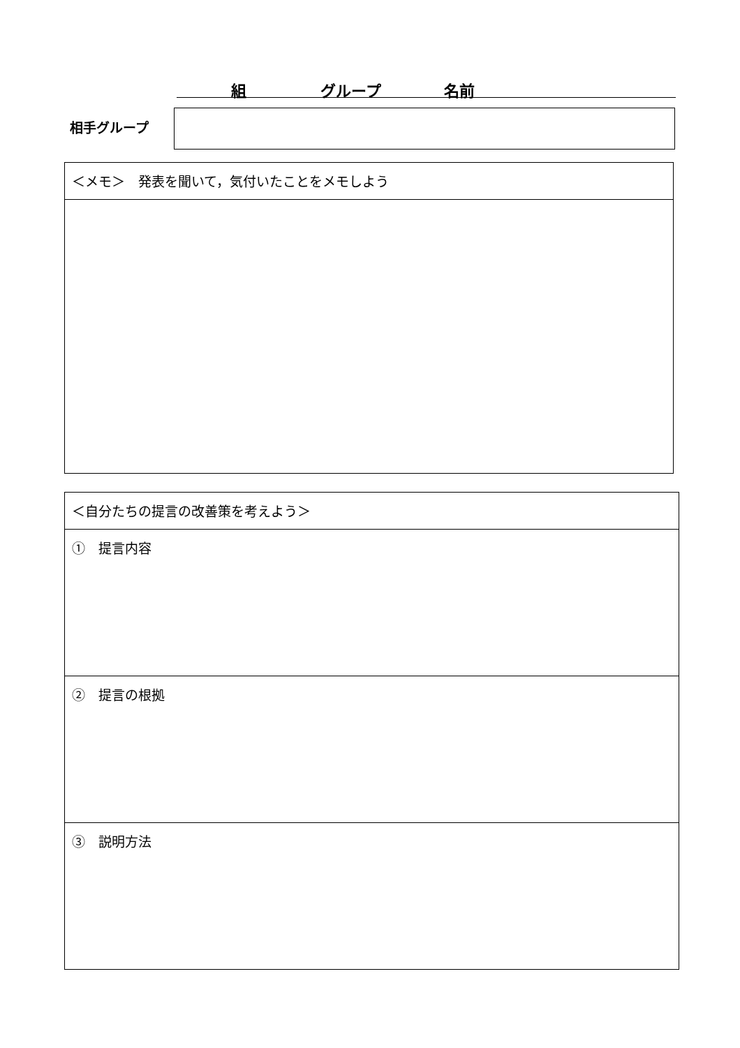組 グループ 名前
相手グループ
| ＜メモ＞ 発表を聞いて，気付いたことをメモしよう |
| ＜自分たちの提言の改善策を考えよう＞ |
| ① 提言内容 |
| ② 提言の根拠 |
| ③ 説明方法 |